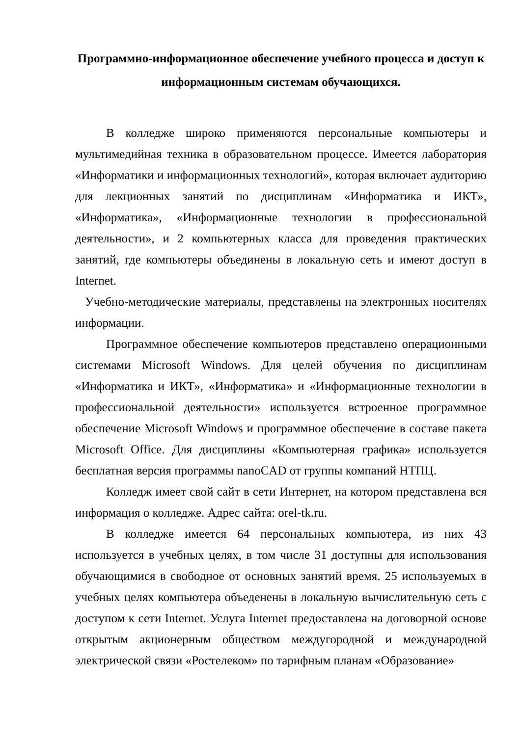Программно-информационное обеспечение учебного процесса и доступ к информационным системам обучающихся.
В колледже широко применяются персональные компьютеры и мультимедийная техника в образовательном процессе. Имеется лаборатория «Информатики и информационных технологий», которая включает аудиторию для лекционных занятий по дисциплинам «Информатика и ИКТ», «Информатика», «Информационные технологии в профессиональной деятельности», и 2 компьютерных класса для проведения практических занятий, где компьютеры объединены в локальную сеть и имеют доступ в Internet.
Учебно-методические материалы, представлены на электронных носителях информации.
Программное обеспечение компьютеров представлено операционными системами Microsoft Windows. Для целей обучения по дисциплинам «Информатика и ИКТ», «Информатика» и «Информационные технологии в профессиональной деятельности» используется встроенное программное обеспечение Microsoft Windows и программное обеспечение в составе пакета Microsoft Office. Для дисциплины «Компьютерная графика» используется бесплатная версия программы nanoCAD от группы компаний НТПЦ.
Колледж имеет свой сайт в сети Интернет, на котором представлена вся информация о колледже. Адрес сайта: orel-tk.ru.
В колледже имеется 64 персональных компьютера, из них 43 используется в учебных целях, в том числе 31 доступны для использования обучающимися в свободное от основных занятий время. 25 используемых в учебных целях компьютера объеденены в локальную вычислительную сеть с доступом к сети Internet. Услуга Internet предоставлена на договорной основе открытым акционерным обществом междугородной и международной электрической связи «Ростелеком» по тарифным планам «Образование»